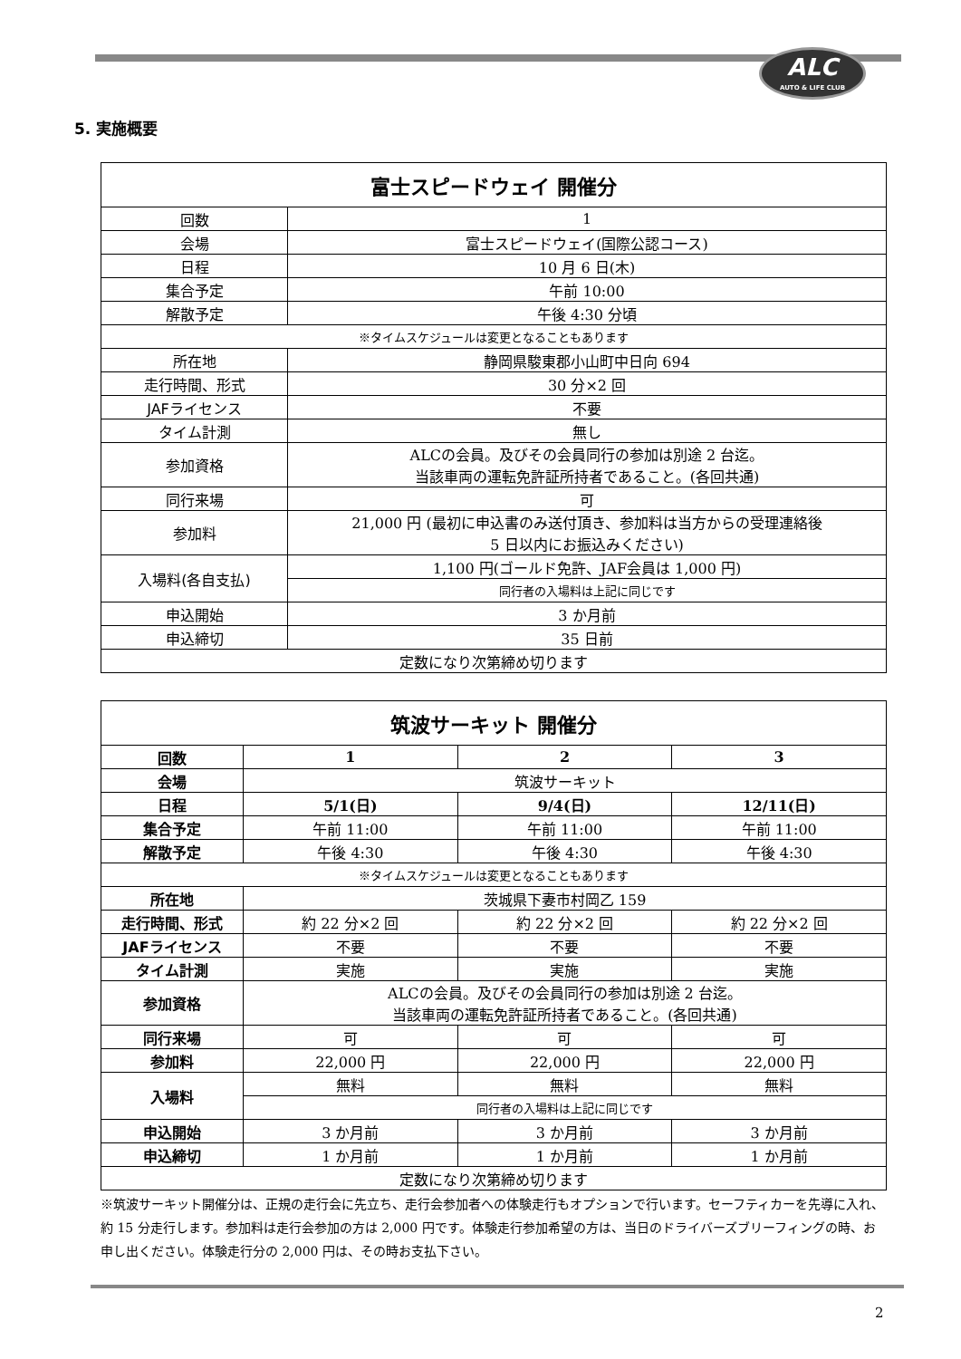ALC
AUTO & LIFE CLUB
5. 実施概要
| 富士スピードウェイ 開催分 | |
| --- | --- |
| 回数 | 1 |
| 会場 | 富士スピードウェイ(国際公認コース) |
| 日程 | 10 月 6 日(木) |
| 集合予定 | 午前 10:00 |
| 解散予定 | 午後 4:30 分頃 |
| ※タイムスケジュールは変更となることもあります | |
| 所在地 | 静岡県駿東郡小山町中日向 694 |
| 走行時間、形式 | 30 分×2 回 |
| JAFライセンス | 不要 |
| タイム計測 | 無し |
| 参加資格 | ALCの会員。及びその会員同行の参加は別途 2 台迄。 当該車両の運転免許証所持者であること。(各回共通) |
| 同行来場 | 可 |
| 参加料 | 21,000 円 (最初に申込書のみ送付頂き、参加料は当方からの受理連絡後 5 日以内にお振込みください) |
| 入場料(各自支払) | 1,100 円(ゴールド免許、JAF会員は 1,000 円) |
| | 同行者の入場料は上記に同じです |
| 申込開始 | 3 か月前 |
| 申込締切 | 35 日前 |
| 定数になり次第締め切ります | |
| 筑波サーキット 開催分 | | | |
| --- | --- | --- | --- |
| 回数 | 1 | 2 | 3 |
| 会場 | 筑波サーキット | | |
| 日程 | 5/1(日) | 9/4(日) | 12/11(日) |
| 集合予定 | 午前 11:00 | 午前 11:00 | 午前 11:00 |
| 解散予定 | 午後 4:30 | 午後 4:30 | 午後 4:30 |
| ※タイムスケジュールは変更となることもあります | | | |
| 所在地 | 茨城県下妻市村岡乙 159 | | |
| 走行時間、形式 | 約 22 分×2 回 | 約 22 分×2 回 | 約 22 分×2 回 |
| JAFライセンス | 不要 | 不要 | 不要 |
| タイム計測 | 実施 | 実施 | 実施 |
| 参加資格 | ALCの会員。及びその会員同行の参加は別途 2 台迄。 当該車両の運転免許証所持者であること。(各回共通) | | |
| 同行来場 | 可 | 可 | 可 |
| 参加料 | 22,000 円 | 22,000 円 | 22,000 円 |
| 入場料 | 無料 | 無料 | 無料 |
| | 同行者の入場料は上記に同じです | | |
| 申込開始 | 3 か月前 | 3 か月前 | 3 か月前 |
| 申込締切 | 1 か月前 | 1 か月前 | 1 か月前 |
| 定数になり次第締め切ります | | | |
※筑波サーキット開催分は、正規の走行会に先立ち、走行会参加者への体験走行もオプションで行います。セーフティカーを先導に入れ、約 15 分走行します。参加料は走行会参加の方は 2,000 円です。体験走行参加希望の方は、当日のドライバーズブリーフィングの時、お申し出ください。体験走行分の 2,000 円は、その時お支払下さい。
2